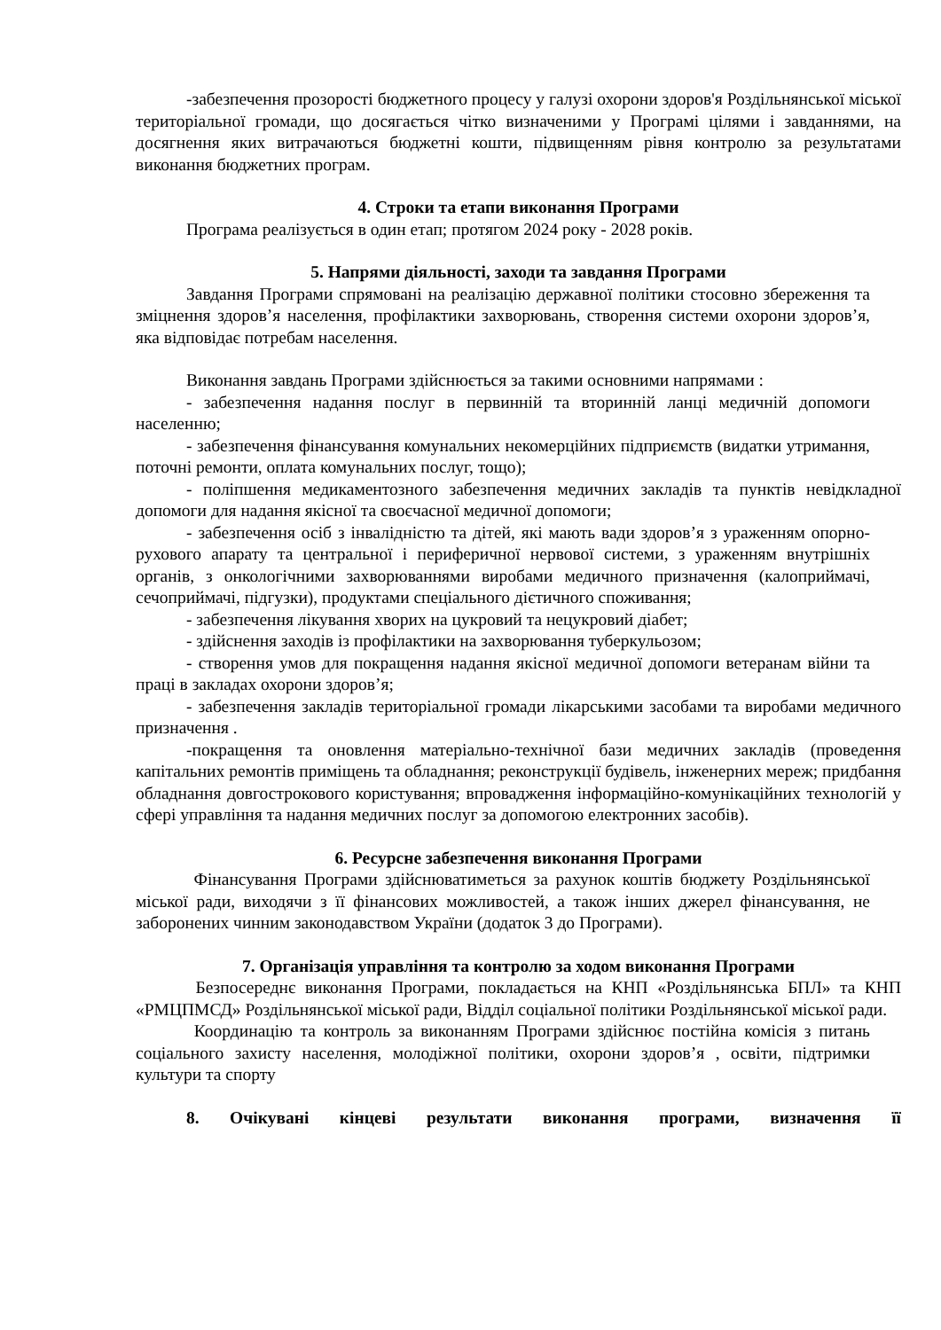-забезпечення прозорості бюджетного процесу у галузі охорони здоров'я Роздільнянської міської територіальної громади, що досягається чітко визначеними у Програмі цілями і завданнями, на досягнення яких витрачаються бюджетні кошти, підвищенням рівня контролю за результатами виконання бюджетних програм.
4. Строки та етапи виконання Програми
Програма реалізується в один етап; протягом 2024 року - 2028 років.
5. Напрями діяльності, заходи та завдання Програми
Завдання Програми спрямовані на реалізацію державної політики стосовно збереження та зміцнення здоров’я населення, профілактики захворювань, створення системи охорони здоров’я, яка відповідає потребам населення.
Виконання завдань Програми здійснюється за такими основними напрямами :
- забезпечення надання послуг в первинній та вторинній ланці медичній допомоги населенню;
- забезпечення фінансування комунальних некомерційних підприємств (видатки утримання, поточні ремонти, оплата комунальних послуг, тощо);
- поліпшення медикаментозного забезпечення медичних закладів та пунктів невідкладної допомоги для надання якісної та своєчасної медичної допомоги;
- забезпечення осіб з інвалідністю та дітей, які мають вади здоров’я з ураженням опорно-рухового апарату та центральної і периферичної нервової системи, з ураженням внутрішніх органів, з онкологічними захворюваннями виробами медичного призначення (калоприймачі, сечоприймачі, підгузки), продуктами спеціального дієтичного споживання;
- забезпечення лікування хворих на цукровий та нецукровий діабет;
- здійснення заходів із профілактики на захворювання туберкульозом;
- створення умов для покращення надання якісної медичної допомоги ветеранам війни та праці в закладах охорони здоров’я;
- забезпечення закладів територіальної громади лікарськими засобами та виробами медичного призначення .
-покращення та оновлення матеріально-технічної бази медичних закладів (проведення капітальних ремонтів приміщень та обладнання; реконструкції будівель, інженерних мереж; придбання обладнання довгострокового користування; впровадження інформаційно-комунікаційних технологій у сфері управління та надання медичних послуг за допомогою електронних засобів).
6. Ресурсне забезпечення виконання Програми
Фінансування Програми здійснюватиметься за рахунок коштів бюджету Роздільнянської міської ради, виходячи з її фінансових можливостей, а також інших джерел фінансування, не заборонених чинним законодавством України (додаток 3 до Програми).
7. Організація управління та контролю за ходом виконання Програми
Безпосереднє виконання Програми, покладається на КНП «Роздільнянська БПЛ» та КНП «РМЦПМСД» Роздільнянської міської ради, Відділ соціальної політики Роздільнянської міської ради.
Координацію та контроль за виконанням Програми здійснює постійна комісія з питань соціального захисту населення, молодіжної політики, охорони здоров’я , освіти, підтримки культури та спорту
8. Очікувані кінцеві результати виконання програми, визначення її